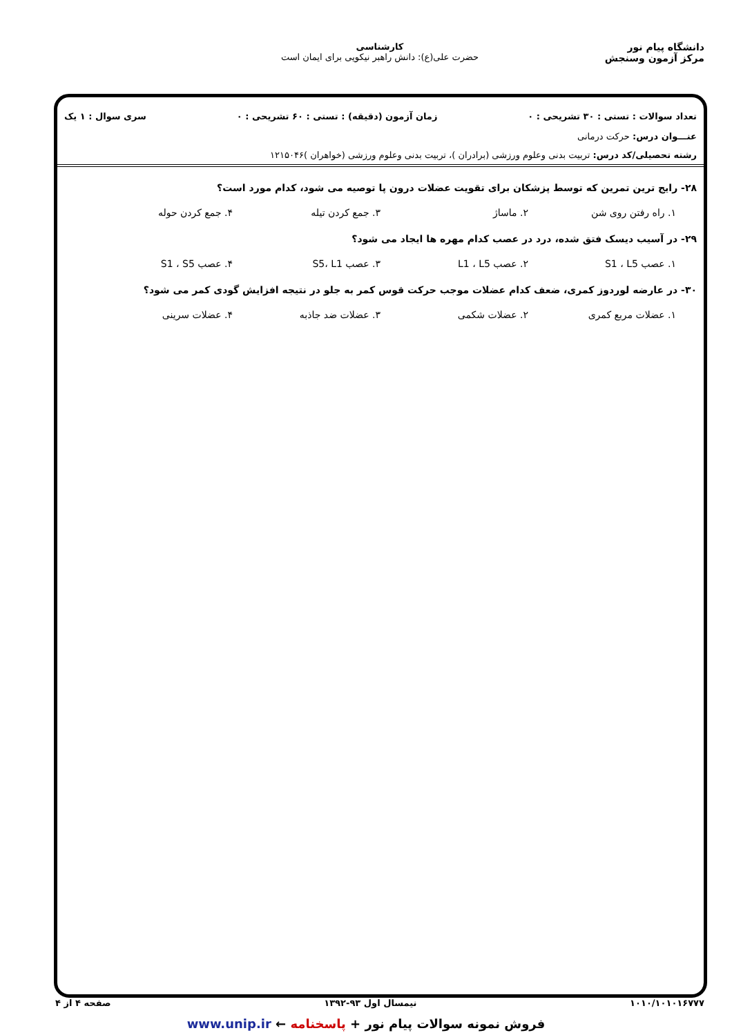دانشگاه پیام نور
مرکز آزمون وسنجش
کارشناسی
حضرت علی(ع): دانش راهبر نیکویی برای ایمان است
تعداد سوالات : تستی : ۳۰ تشریحی : ۰ زمان آزمون (دقیقه) : تستی : ۶۰ تشریحی : ۰ سری سوال : ۱ یک
عنـــوان درس: حرکت درمانی
رشته تحصیلی/کد درس: تربیت بدنی وعلوم ورزشی (برادران )، تربیت بدنی وعلوم ورزشی (خواهران )۱۲۱۵۰۴۶
۲۸- رایج ترین تمرین که توسط پزشکان برای تقویت عضلات درون پا توصیه می شود، کدام مورد است؟
۱. راه رفتن روی شن ۲. ماساژ ۳. جمع کردن تیله ۴. جمع کردن حوله
۲۹- در آسیب دیسک فتق شده، درد در عصب کدام مهره ها ایجاد می شود؟
۱. عصب S1 ، L5 ۲. عصب L1 ، L5 ۳. عصب S5، L1 ۴. عصب S1 ، S5
۳۰- در عارضه لوردوز کمری، ضعف کدام عضلات موجب حرکت قوس کمر به جلو در نتیجه افزایش گودی کمر می شود؟
۱. عضلات مربع کمری ۲. عضلات شکمی ۳. عضلات ضد جاذبه ۴. عضلات سرینی
۱۰۱۰/۱۰۱۰۱۶۷۷۷ نیمسال اول ۹۳-۱۳۹۲ صفحه ۴ از ۴
فروش نمونه سوالات پیام نور + پاسخنامه ← www.unip.ir